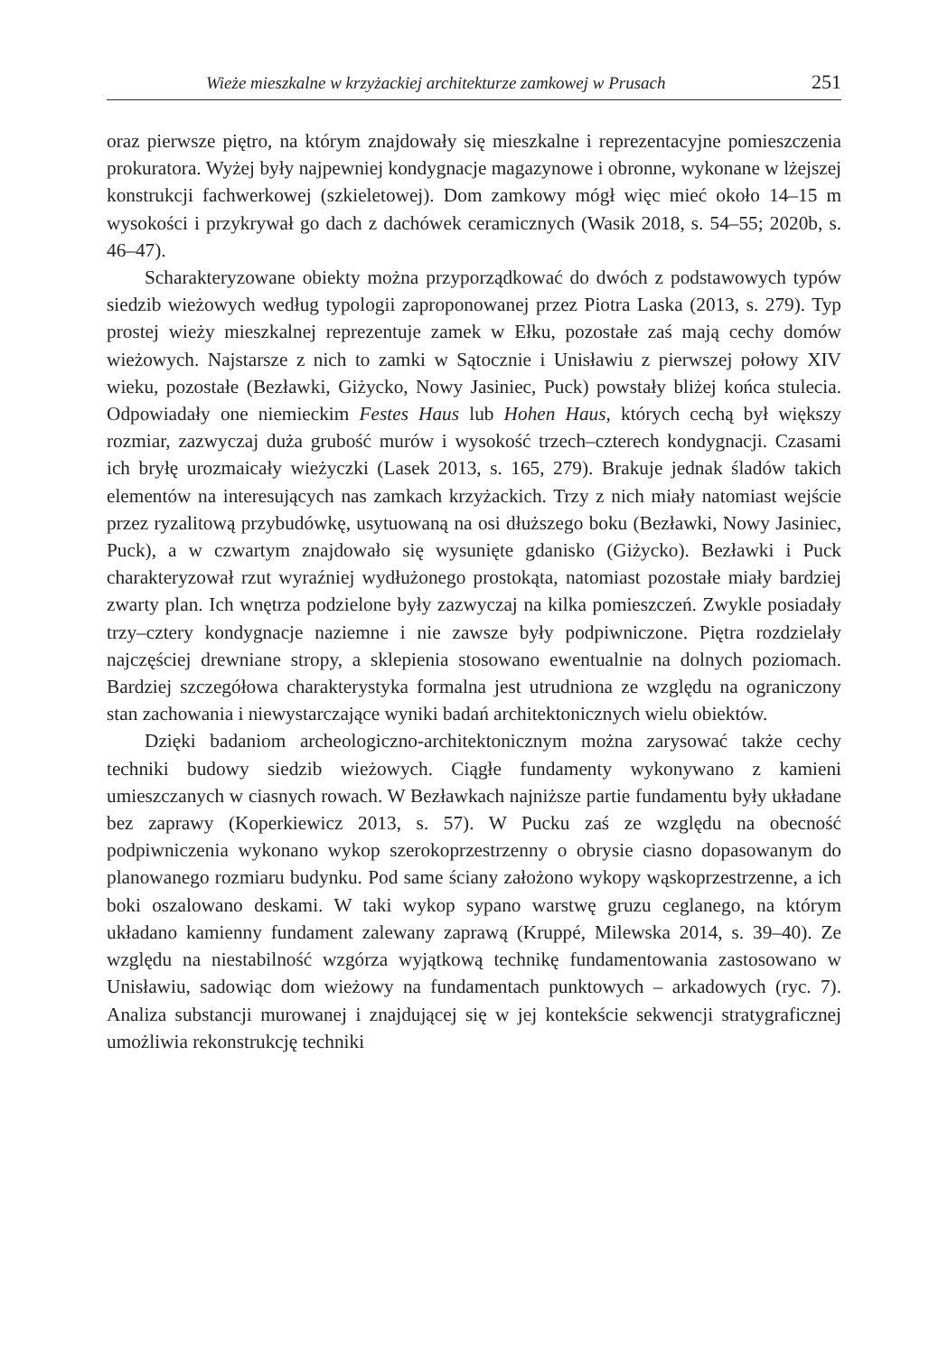Wieże mieszkalne w krzyżackiej architekturze zamkowej w Prusach 251
oraz pierwsze piętro, na którym znajdowały się mieszkalne i reprezentacyjne pomieszczenia prokuratora. Wyżej były najpewniej kondygnacje magazynowe i obronne, wykonane w lżejszej konstrukcji fachwerkowej (szkieletowej). Dom zamkowy mógł więc mieć około 14–15 m wysokości i przykrywał go dach z dachówek ceramicznych (Wasik 2018, s. 54–55; 2020b, s. 46–47).
Scharakteryzowane obiekty można przyporządkować do dwóch z podstawowych typów siedzib wieżowych według typologii zaproponowanej przez Piotra Laska (2013, s. 279). Typ prostej wieży mieszkalnej reprezentuje zamek w Ełku, pozostałe zaś mają cechy domów wieżowych. Najstarsze z nich to zamki w Sątocznie i Unisławiu z pierwszej połowy XIV wieku, pozostałe (Bezławki, Giżycko, Nowy Jasiniec, Puck) powstały bliżej końca stulecia. Odpowiadały one niemieckim Festes Haus lub Hohen Haus, których cechą był większy rozmiar, zazwyczaj duża grubość murów i wysokość trzech–czterech kondygnacji. Czasami ich bryłę urozmaicały wieżyczki (Lasek 2013, s. 165, 279). Brakuje jednak śladów takich elementów na interesujących nas zamkach krzyżackich. Trzy z nich miały natomiast wejście przez ryzalitową przybudówkę, usytuowaną na osi dłuższego boku (Bezławki, Nowy Jasiniec, Puck), a w czwartym znajdowało się wysunięte gdanisko (Giżycko). Bezławki i Puck charakteryzował rzut wyraźniej wydłużonego prostokąta, natomiast pozostałe miały bardziej zwarty plan. Ich wnętrza podzielone były zazwyczaj na kilka pomieszczeń. Zwykle posiadały trzy–cztery kondygnacje naziemne i nie zawsze były podpiwniczone. Piętra rozdzielały najczęściej drewniane stropy, a sklepienia stosowano ewentualnie na dolnych poziomach. Bardziej szczegółowa charakterystyka formalna jest utrudniona ze względu na ograniczony stan zachowania i niewystarczające wyniki badań architektonicznych wielu obiektów.
Dzięki badaniom archeologiczno-architektonicznym można zarysować także cechy techniki budowy siedzib wieżowych. Ciągłe fundamenty wykonywano z kamieni umieszczanych w ciasnych rowach. W Bezławkach najniższe partie fundamentu były układane bez zaprawy (Koperkiewicz 2013, s. 57). W Pucku zaś ze względu na obecność podpiwniczenia wykonano wykop szerokoprzestrzenny o obrysie ciasno dopasowanym do planowanego rozmiaru budynku. Pod same ściany założono wykopy wąskoprzestrzenne, a ich boki oszalowano deskami. W taki wykop sypano warstwę gruzu ceglanego, na którym układano kamienny fundament zalewany zaprawą (Kruppé, Milewska 2014, s. 39–40). Ze względu na niestabilność wzgórza wyjątkową technikę fundamentowania zastosowano w Unisławiu, sadowiąc dom wieżowy na fundamentach punktowych – arkadowych (ryc. 7). Analiza substancji murowanej i znajdującej się w jej kontekście sekwencji stratygraficznej umożliwia rekonstrukcję techniki